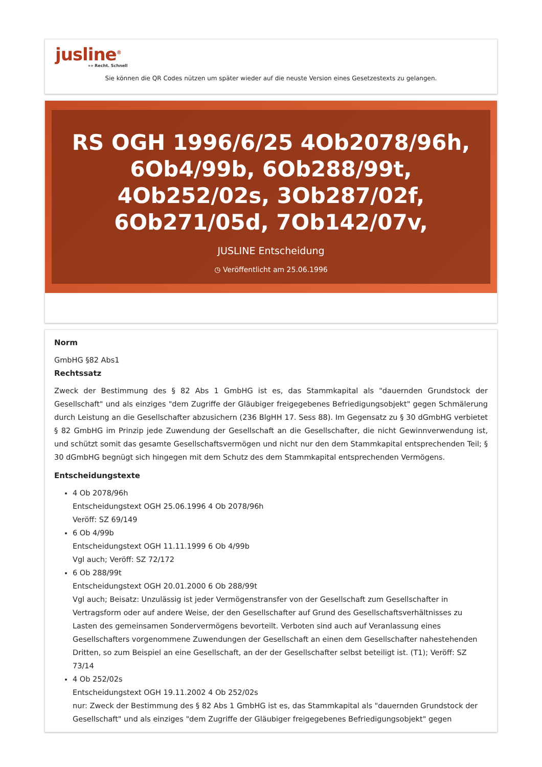jusline<sup>®</sup>
»» Recht. Schnell
Sie können die QR Codes nützen um später wieder auf die neuste Version eines Gesetzestexts zu gelangen.
RS OGH 1996/6/25 4Ob2078/96h, 6Ob4/99b, 6Ob288/99t, 4Ob252/02s, 3Ob287/02f, 6Ob271/05d, 7Ob142/07v,
JUSLINE Entscheidung
◷ Veröffentlicht am 25.06.1996
Norm
GmbHG §82 Abs1
Rechtssatz
Zweck der Bestimmung des § 82 Abs 1 GmbHG ist es, das Stammkapital als "dauernden Grundstock der Gesellschaft" und als einziges "dem Zugriffe der Gläubiger freigegebenes Befriedigungsobjekt" gegen Schmälerung durch Leistung an die Gesellschafter abzusichern (236 BlgHH 17. Sess 88). Im Gegensatz zu § 30 dGmbHG verbietet § 82 GmbHG im Prinzip jede Zuwendung der Gesellschaft an die Gesellschafter, die nicht Gewinnverwendung ist, und schützt somit das gesamte Gesellschaftsvermögen und nicht nur den dem Stammkapital entsprechenden Teil; § 30 dGmbHG begnügt sich hingegen mit dem Schutz des dem Stammkapital entsprechenden Vermögens.
Entscheidungstexte
4 Ob 2078/96h
Entscheidungstext OGH 25.06.1996 4 Ob 2078/96h
Veröff: SZ 69/149
6 Ob 4/99b
Entscheidungstext OGH 11.11.1999 6 Ob 4/99b
Vgl auch; Veröff: SZ 72/172
6 Ob 288/99t
Entscheidungstext OGH 20.01.2000 6 Ob 288/99t
Vgl auch; Beisatz: Unzulässig ist jeder Vermögenstransfer von der Gesellschaft zum Gesellschafter in Vertragsform oder auf andere Weise, der den Gesellschafter auf Grund des Gesellschaftsverhältnisses zu Lasten des gemeinsamen Sondervermögens bevorteilt. Verboten sind auch auf Veranlassung eines Gesellschafters vorgenommene Zuwendungen der Gesellschaft an einen dem Gesellschafter nahestehenden Dritten, so zum Beispiel an eine Gesellschaft, an der der Gesellschafter selbst beteiligt ist. (T1); Veröff: SZ 73/14
4 Ob 252/02s
Entscheidungstext OGH 19.11.2002 4 Ob 252/02s
nur: Zweck der Bestimmung des § 82 Abs 1 GmbHG ist es, das Stammkapital als "dauernden Grundstock der Gesellschaft" und als einziges "dem Zugriffe der Gläubiger freigegebenes Befriedigungsobjekt" gegen